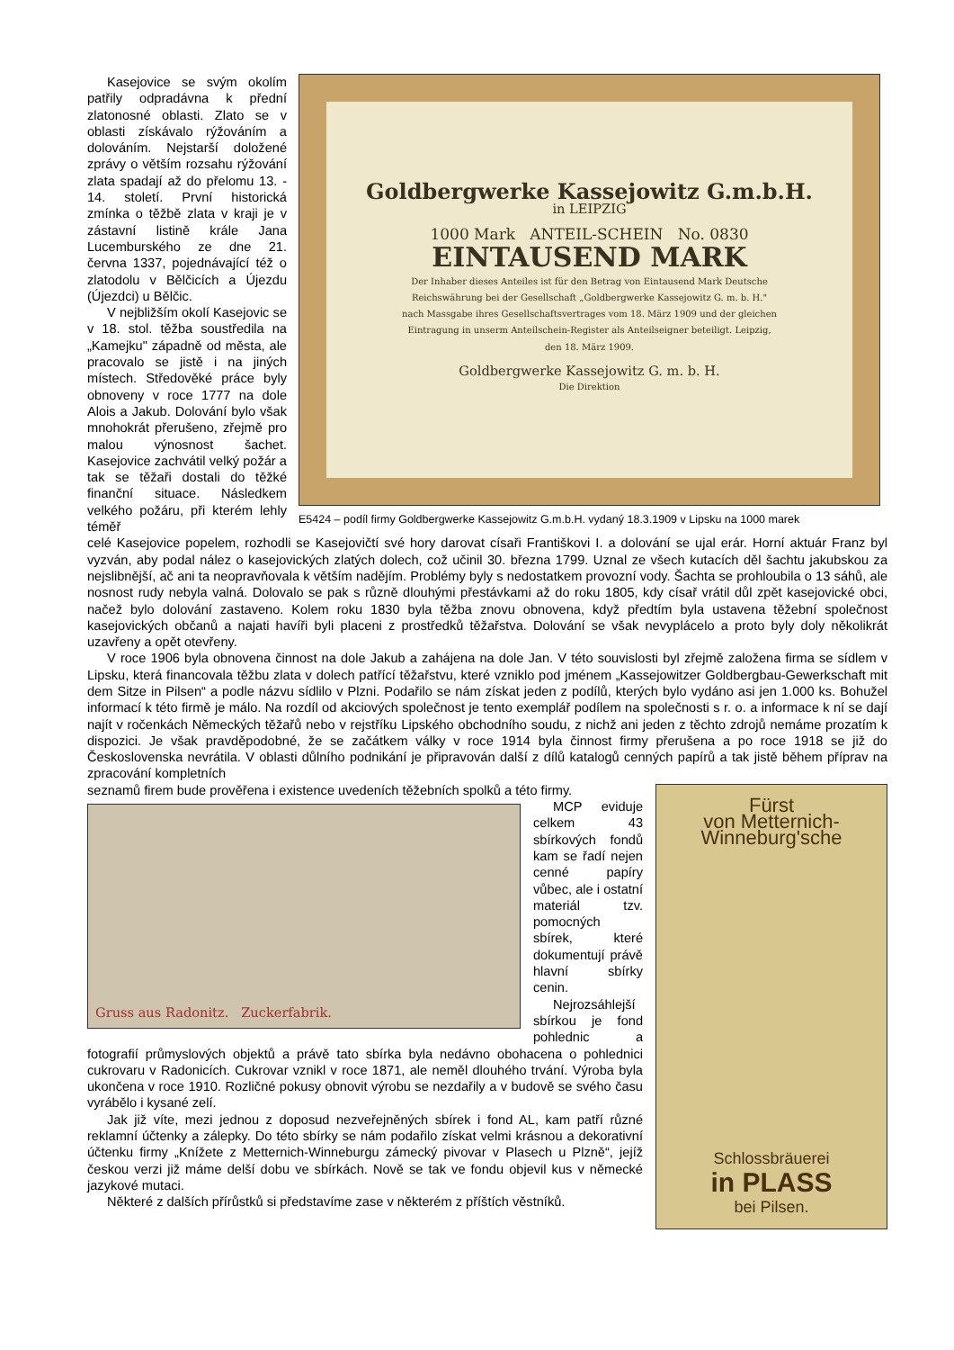Kasejovice se svým okolím patřily odpradávna k přední zlatonosné oblasti. Zlato se v oblasti získávalo rýžováním a dolováním. Nejstarší doložené zprávy o větším rozsahu rýžování zlata spadají až do přelomu 13. - 14. století. První historická zmínka o těžbě zlata v kraji je v zástavní listině krále Jana Lucemburského ze dne 21. června 1337, pojednávající též o zlatodolu v Bělčicích a Újezdu (Újezdci) u Bělčic.
V nejbližším okolí Kasejovic se v 18. stol. těžba soustředila na „Kamejku" západně od města, ale pracovalo se jistě i na jiných místech. Středověké práce byly obnoveny v roce 1777 na dole Alois a Jakub. Dolování bylo však mnohokrát přerušeno, zřejmě pro malou výnosnost šachet. Kasejovice zachvátil velký požár a tak se těžaři dostali do těžké finanční situace. Následkem velkého požáru, při kterém lehly téměř
Goldbergwerke Kassejowitz G.m.b.H.
in LEIPZIG
1000 Mark ANTEIL-SCHEIN No. 0830
EINTAUSEND MARK
Der Inhaber dieses Anteiles ist für den Betrag von Eintausend Mark Deutsche Reichswährung bei der Gesellschaft „Goldbergwerke Kassejowitz G. m. b. H." nach Massgabe ihres Gesellschaftsvertrages vom 18. März 1909 und der gleichen Eintragung in unserm Anteilschein-Register als Anteilseigner beteiligt. Leipzig, den 18. März 1909.
Goldbergwerke Kassejowitz G. m. b. H.
Die Direktion
E5424 – podíl firmy Goldbergwerke Kassejowitz G.m.b.H. vydaný 18.3.1909 v Lipsku na 1000 marek
celé Kasejovice popelem, rozhodli se Kasejovičtí své hory darovat císaři Františkovi I. a dolování se ujal erár. Horní aktuár Franz byl vyzván, aby podal nález o kasejovických zlatých dolech, což učinil 30. března 1799. Uznal ze všech kutacích děl šachtu jakubskou za nejslibnější, ač ani ta neopravňovala k větším nadějím. Problémy byly s nedostatkem provozní vody. Šachta se prohloubila o 13 sáhů, ale nosnost rudy nebyla valná. Dolovalo se pak s různě dlouhými přestávkami až do roku 1805, kdy císař vrátil důl zpět kasejovické obci, načež bylo dolování zastaveno. Kolem roku 1830 byla těžba znovu obnovena, když předtím byla ustavena těžební společnost kasejovických občanů a najati havíři byli placeni z prostředků těžařstva. Dolování se však nevyplácelo a proto byly doly několikrát uzavřeny a opět otevřeny.
V roce 1906 byla obnovena činnost na dole Jakub a zahájena na dole Jan. V této souvislosti byl zřejmě založena firma se sídlem v Lipsku, která financovala těžbu zlata v dolech patřící těžařstvu, které vzniklo pod jménem „Kassejowitzer Goldbergbau-Gewerkschaft mit dem Sitze in Pilsen“ a podle názvu sídlilo v Plzni. Podařilo se nám získat jeden z podílů, kterých bylo vydáno asi jen 1.000 ks. Bohužel informací k této firmě je málo. Na rozdíl od akciových společnost je tento exemplář podílem na společnosti s r. o. a informace k ní se dají najít v ročenkách Německých těžařů nebo v rejstříku Lipského obchodního soudu, z nichž ani jeden z těchto zdrojů nemáme prozatím k dispozici. Je však pravděpodobné, že se začátkem války v roce 1914 byla činnost firmy přerušena a po roce 1918 se již do Československa nevrátila. V oblasti důlního podnikání je připravován další z dílů katalogů cenných papírů a tak jistě během příprav na zpracování kompletních
Fürst
von Metternich-Winneburg'sche
Schlossbräuerei
in PLASS
bei Pilsen.
seznamů firem bude prověřena i existence uvedeních těžebních spolků a této firmy.
Gruss aus Radonitz. Zuckerfabrik.
MCP eviduje celkem 43 sbírkových fondů kam se řadí nejen cenné papíry vůbec, ale i ostatní materiál tzv. pomocných sbírek, které dokumentují právě hlavní sbírky cenin.
Nejrozsáhlejší sbírkou je fond pohlednic a fotografií průmyslových objektů a právě tato sbírka byla nedávno obohacena o pohlednici cukrovaru v Radonicích. Cukrovar vznikl v roce 1871, ale neměl dlouhého trvání. Výroba byla ukončena v roce 1910. Rozličné pokusy obnovit výrobu se nezdařily a v budově se svého času vyrábělo i kysané zelí.
Jak již víte, mezi jednou z doposud nezveřejněných sbírek i fond AL, kam patří různé reklamní účtenky a zálepky. Do této sbírky se nám podařilo získat velmi krásnou a dekorativní účtenku firmy „Knížete z Metternich-Winneburgu zámecký pivovar v Plasech u Plzně“, jejíž českou verzi již máme delší dobu ve sbírkách. Nově se tak ve fondu objevil kus v německé jazykové mutaci.
Některé z dalších přírůstků si představíme zase v některém z příštích věstníků.